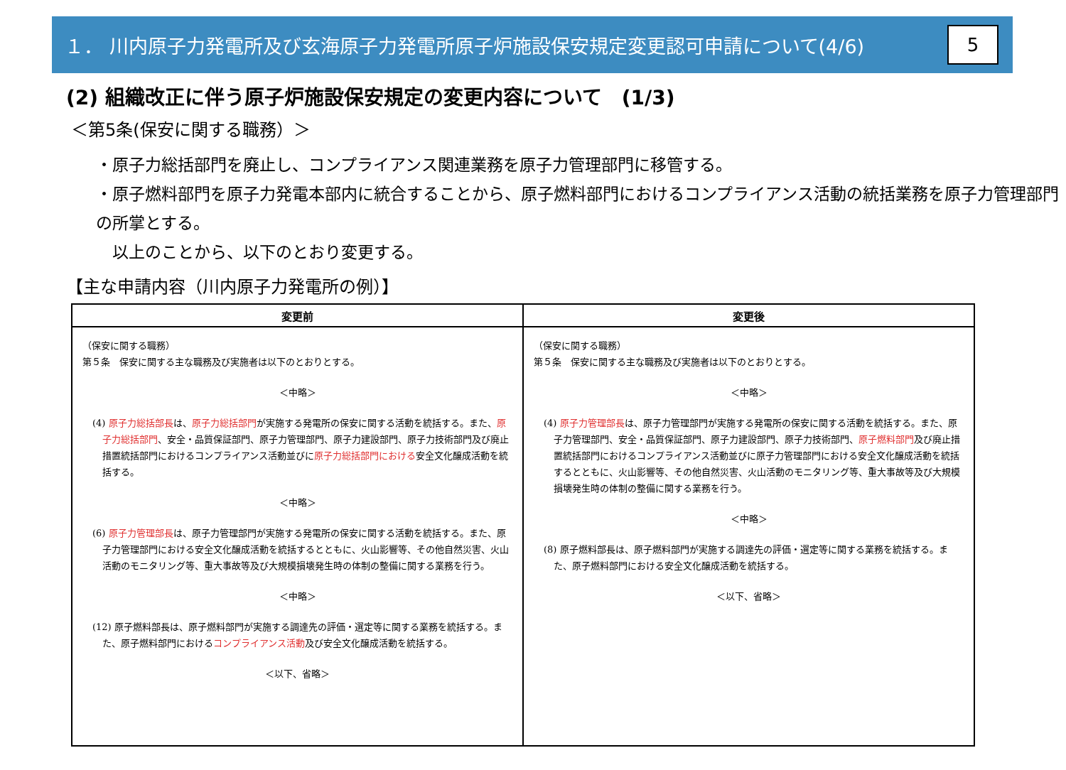１． 川内原子力発電所及び玄海原子力発電所原子炉施設保安規定変更認可申請について(4/6)
5
(2) 組織改正に伴う原子炉施設保安規定の変更内容について　(1/3)
＜第5条(保安に関する職務）＞
・原子力総括部門を廃止し、コンプライアンス関連業務を原子力管理部門に移管する。
・原子燃料部門を原子力発電本部内に統合することから、原子燃料部門におけるコンプライアンス活動の統括業務を原子力管理部門の所掌とする。
　以上のことから、以下のとおり変更する。
【主な申請内容（川内原子力発電所の例）】
| 変更前 | 変更後 |
| --- | --- |
| （保安に関する職務） 第５条 保安に関する主な職務及び実施者は以下のとおりとする。 ＜中略＞ (4) 原子力総括部長 は、 原子力総括部門 が実施する発電所の保安に関する活動を統括する。また、 原子力総括部門 、安全・品質保証部門、原子力管理部門、原子力建設部門、原子力技術部門及び廃止措置統括部門におけるコンプライアンス活動並びに 原子力総括部門における 安全文化醸成活動を統括する。 ＜中略＞ (6) 原子力管理部長 は、原子力管理部門が実施する発電所の保安に関する活動を統括する。また、原子力管理部門における安全文化醸成活動を統括するとともに、火山影響等、その他自然災害、火山活動のモニタリング等、重大事故等及び大規模損壊発生時の体制の整備に関する業務を行う。 ＜中略＞ (12) 原子燃料部長は、原子燃料部門が実施する調達先の評価・選定等に関する業務を統括する。また、原子燃料部門における コンプライアンス活動 及び安全文化醸成活動を統括する。 ＜以下、省略＞ | （保安に関する職務） 第５条 保安に関する主な職務及び実施者は以下のとおりとする。 ＜中略＞ (4) 原子力管理部長 は、原子力管理部門が実施する発電所の保安に関する活動を統括する。また、原子力管理部門、安全・品質保証部門、原子力建設部門、原子力技術部門、 原子燃料部門 及び廃止措置統括部門におけるコンプライアンス活動並びに原子力管理部門における安全文化醸成活動を統括するとともに、火山影響等、その他自然災害、火山活動のモニタリング等、重大事故等及び大規模損壊発生時の体制の整備に関する業務を行う。 ＜中略＞ (8) 原子燃料部長は、原子燃料部門が実施する調達先の評価・選定等に関する業務を統括する。また、原子燃料部門における安全文化醸成活動を統括する。 ＜以下、省略＞ |